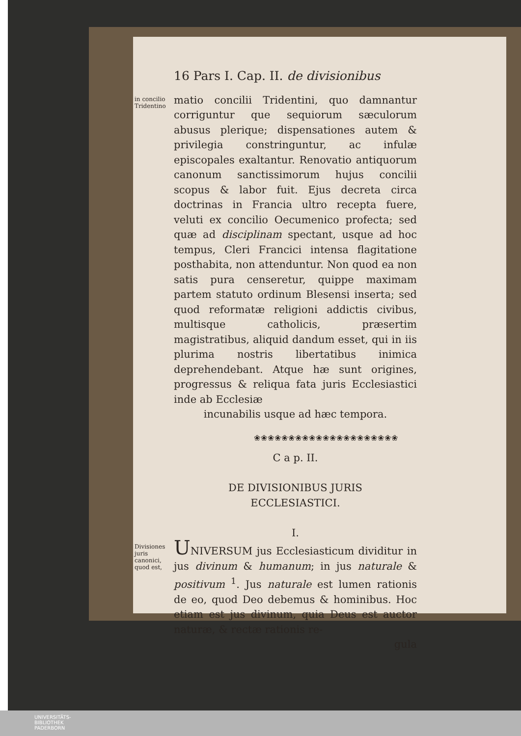16 Pars I. Cap. II. de divisionibus
in concilio Tridentino
matio concilii Tridentini, quo damnantur corriguntur que sequiorum sæculorum abusus plerique; dispensationes autem & privilegia constringuntur, ac infulæ episcopales exaltantur. Renovatio antiquorum canonum sanctissimorum hujus concilii scopus & labor fuit. Ejus decreta circa doctrinas in Francia ultro recepta fuere, veluti ex concilio Oecumenico profecta; sed quæ ad disciplinam spectant, usque ad hoc tempus, Cleri Francici intensa flagitatione posthabita, non attenduntur. Non quod ea non satis pura censeretur, quippe maximam partem statuto ordinum Blesensi inserta; sed quod reformatæ religioni addictis civibus, multisque catholicis, præsertim magistratibus, aliquid dandum esset, qui in iis plurima nostris libertatibus inimica deprehendebant. Atque hæ sunt origines, progressus & reliqua fata juris Ecclesiastici inde ab Ecclesiæ
incunabilis usque ad hæc tempora.
❀❀❀❀❀❀❀❀❀❀❀❀❀❀❀❀❀❀❀❀❀
C a p. II.
DE DIVISIONIBUS JURIS
ECCLESIASTICI.
I.
Divisiones juris canonici, quod est,
UNIVERSUM jus Ecclesiasticum dividitur in jus divinum & humanum; in jus naturale & positivum <sup>1</sup>. Jus naturale est lumen rationis de eo, quod Deo debemus & hominibus. Hoc etiam est jus divinum, quia Deus est auctor naturæ, & rectæ rationis re-
gula
UNIVERSITÄTS-
BIBLIOTHEK
PADERBORN